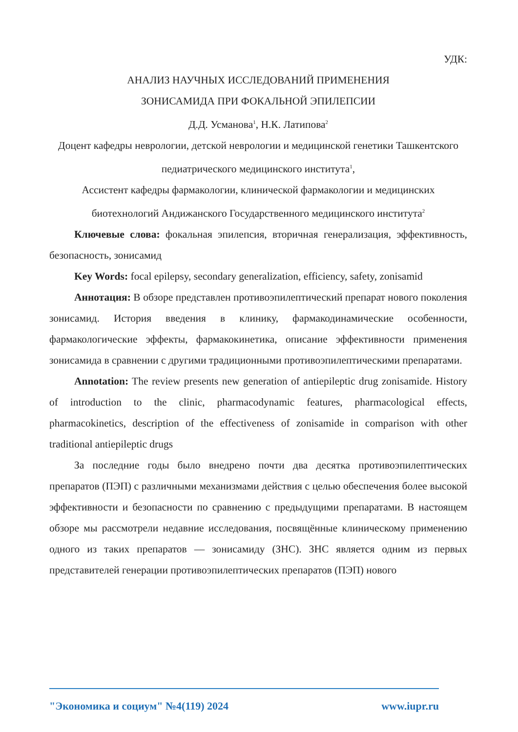УДК:
АНАЛИЗ НАУЧНЫХ ИССЛЕДОВАНИЙ ПРИМЕНЕНИЯ
ЗОНИСАМИДА ПРИ ФОКАЛЬНОЙ ЭПИЛЕПСИИ
Д.Д. Усманова<sup>1</sup>, Н.К. Латипова<sup>2</sup>
Доцент кафедры неврологии, детской неврологии и медицинской генетики Ташкентского педиатрического медицинского института<sup>1</sup>,
Ассистент кафедры фармакологии, клинической фармакологии и медицинских биотехнологий Андижанского Государственного медицинского института<sup>2</sup>
Ключевые слова: фокальная эпилепсия, вторичная генерализация, эффективность, безопасность, зонисамид
Key Words: focal epilepsy, secondary generalization, efficiency, safety, zonisamid
Аннотация: В обзоре представлен противоэпилептический препарат нового поколения зонисамид. История введения в клинику, фармакодинамические особенности, фармакологические эффекты, фармакокинетика, описание эффективности применения зонисамида в сравнении с другими традиционными противоэпилептическими препаратами.
Annotation: The review presents new generation of antiepileptic drug zonisamide. History of introduction to the clinic, pharmacodynamic features, pharmacological effects, pharmacokinetics, description of the effectiveness of zonisamide in comparison with other traditional antiepileptic drugs
За последние годы было внедрено почти два десятка противоэпилептических препаратов (ПЭП) с различными механизмами действия с целью обеспечения более высокой эффективности и безопасности по сравнению с предыдущими препаратами. В настоящем обзоре мы рассмотрели недавние исследования, посвящённые клиническому применению одного из таких препаратов — зонисамиду (ЗНС). ЗНС является одним из первых представителей генерации противоэпилептических препаратов (ПЭП) нового
"Экономика и социум" №4(119) 2024 www.iupr.ru